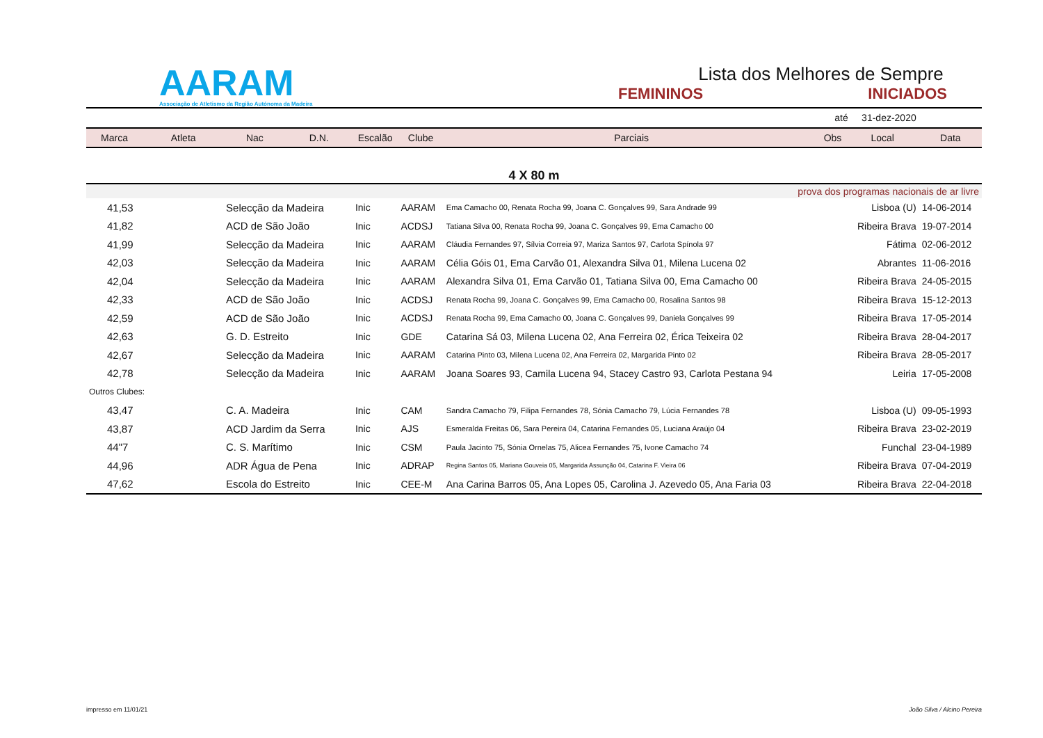AARAM
Associação de Atletismo da Região Autónoma da Madeira
Lista dos Melhores de Sempre
FEMININOS INICIADOS
| até 31-dez-2020 | | | | | | | | | |
| Marca | Atleta | Nac | D.N. | Escalão | Clube | Parciais | Obs | Local | Data |
| 4 X 80 m | | | | | | | | | |
| prova dos programas nacionais de ar livre | | | | | | | | | |
| 41,53 | Selecção da Madeira | | | Inic | AARAM | Ema Camacho 00, Renata Rocha 99, Joana C. Gonçalves 99, Sara Andrade 99 | | Lisboa (U) | 14-06-2014 |
| 41,82 | ACD de São João | | | Inic | ACDSJ | Tatiana Silva 00, Renata Rocha 99, Joana C. Gonçalves 99, Ema Camacho 00 | | Ribeira Brava | 19-07-2014 |
| 41,99 | Selecção da Madeira | | | Inic | AARAM | Cláudia Fernandes 97, Sílvia Correia 97, Mariza Santos 97, Carlota Spínola 97 | | Fátima | 02-06-2012 |
| 42,03 | Selecção da Madeira | | | Inic | AARAM | Célia Góis 01, Ema Carvão 01, Alexandra Silva 01, Milena Lucena 02 | | Abrantes | 11-06-2016 |
| 42,04 | Selecção da Madeira | | | Inic | AARAM | Alexandra Silva 01, Ema Carvão 01, Tatiana Silva 00, Ema Camacho 00 | | Ribeira Brava | 24-05-2015 |
| 42,33 | ACD de São João | | | Inic | ACDSJ | Renata Rocha 99, Joana C. Gonçalves 99, Ema Camacho 00, Rosalina Santos 98 | | Ribeira Brava | 15-12-2013 |
| 42,59 | ACD de São João | | | Inic | ACDSJ | Renata Rocha 99, Ema Camacho 00, Joana C. Gonçalves 99, Daniela Gonçalves 99 | | Ribeira Brava | 17-05-2014 |
| 42,63 | G. D. Estreito | | | Inic | GDE | Catarina Sá 03, Milena Lucena 02, Ana Ferreira 02, Érica Teixeira 02 | | Ribeira Brava | 28-04-2017 |
| 42,67 | Selecção da Madeira | | | Inic | AARAM | Catarina Pinto 03, Milena Lucena 02, Ana Ferreira 02, Margarida Pinto 02 | | Ribeira Brava | 28-05-2017 |
| 42,78 | Selecção da Madeira | | | Inic | AARAM | Joana Soares 93, Camila Lucena 94, Stacey Castro 93, Carlota Pestana 94 | | Leiria | 17-05-2008 |
| Outros Clubes: | | | | | | | | | |
| 43,47 | C. A. Madeira | | | Inic | CAM | Sandra Camacho 79, Filipa Fernandes 78, Sónia Camacho 79, Lúcia Fernandes 78 | | Lisboa (U) | 09-05-1993 |
| 43,87 | ACD Jardim da Serra | | | Inic | AJS | Esmeralda Freitas 06, Sara Pereira 04, Catarina Fernandes 05, Luciana Araújo 04 | | Ribeira Brava | 23-02-2019 |
| 44"7 | C. S. Marítimo | | | Inic | CSM | Paula Jacinto 75, Sónia Ornelas 75, Alicea Fernandes 75, Ivone Camacho 74 | | Funchal | 23-04-1989 |
| 44,96 | ADR Água de Pena | | | Inic | ADRAP | Regina Santos 05, Mariana Gouveia 05, Margarida Assunção 04, Catarina F. Vieira 06 | | Ribeira Brava | 07-04-2019 |
| 47,62 | Escola do Estreito | | | Inic | CEE-M | Ana Carina Barros 05, Ana Lopes 05, Carolina J. Azevedo 05, Ana Faria 03 | | Ribeira Brava | 22-04-2018 |
impresso em 11/01/21 João Silva / Alcino Pereira